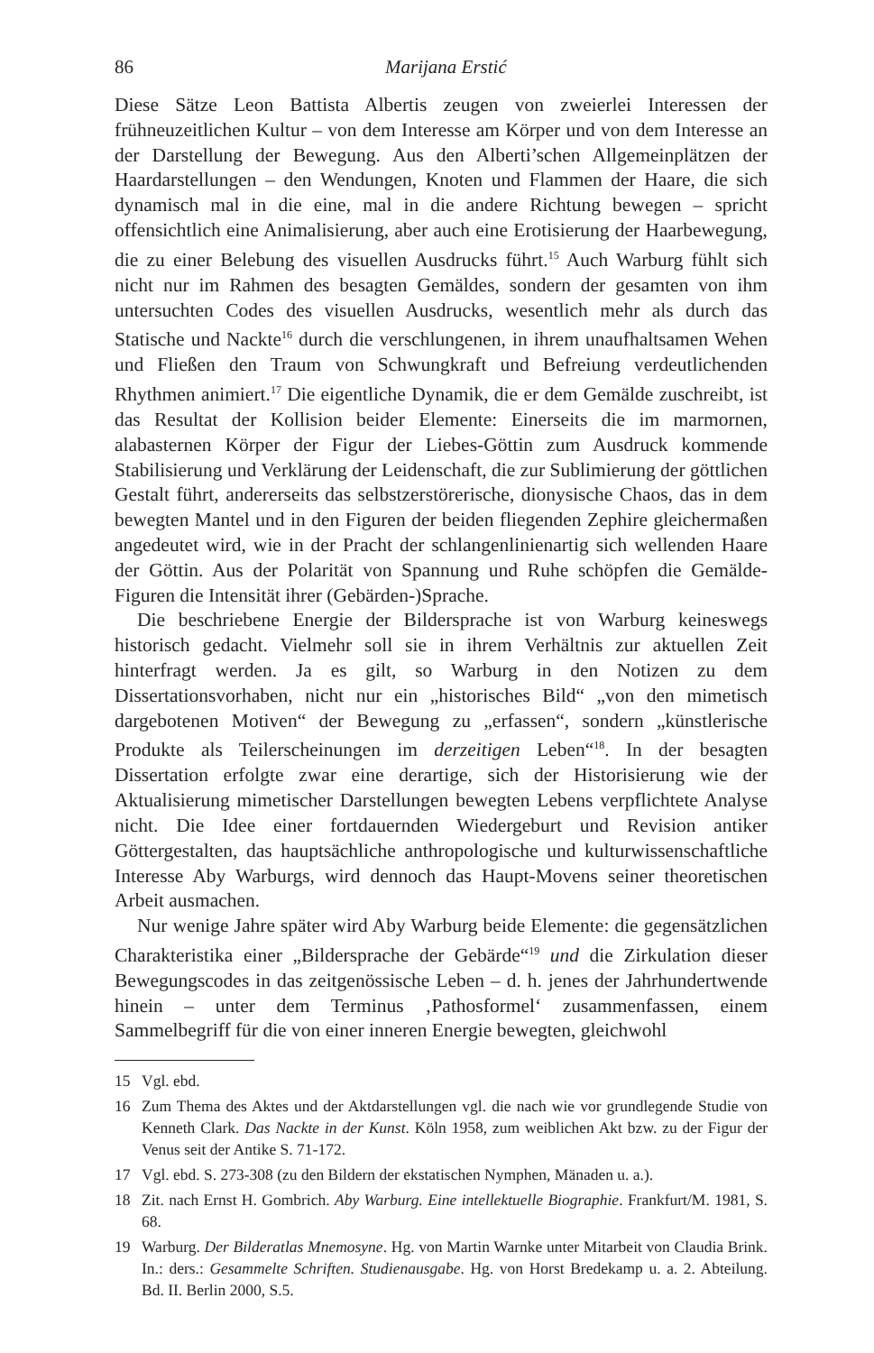86 Marijana Erstić
Diese Sätze Leon Battista Albertis zeugen von zweierlei Interessen der frühneuzeitlichen Kultur – von dem Interesse am Körper und von dem Interesse an der Darstellung der Bewegung. Aus den Alberti’schen Allgemeinplätzen der Haardarstellungen – den Wendungen, Knoten und Flammen der Haare, die sich dynamisch mal in die eine, mal in die andere Richtung bewegen – spricht offensichtlich eine Animalisierung, aber auch eine Erotisierung der Haarbewegung, die zu einer Belebung des visuellen Ausdrucks führt.<sup>15</sup> Auch Warburg fühlt sich nicht nur im Rahmen des besagten Gemäldes, sondern der gesamten von ihm untersuchten Codes des visuellen Ausdrucks, wesentlich mehr als durch das Statische und Nackte<sup>16</sup> durch die verschlungenen, in ihrem unaufhaltsamen Wehen und Fließen den Traum von Schwungkraft und Befreiung verdeutlichenden Rhythmen animiert.<sup>17</sup> Die eigentliche Dynamik, die er dem Gemälde zuschreibt, ist das Resultat der Kollision beider Elemente: Einerseits die im marmornen, alabasternen Körper der Figur der Liebes-Göttin zum Ausdruck kommende Stabilisierung und Verklärung der Leidenschaft, die zur Sublimierung der göttlichen Gestalt führt, andererseits das selbstzerstörerische, dionysische Chaos, das in dem bewegten Mantel und in den Figuren der beiden fliegenden Zephire gleichermaßen angedeutet wird, wie in der Pracht der schlangenlinienartig sich wellenden Haare der Göttin. Aus der Polarität von Spannung und Ruhe schöpfen die Gemälde-Figuren die Intensität ihrer (Gebärden-)Sprache.
Die beschriebene Energie der Bildersprache ist von Warburg keineswegs historisch gedacht. Vielmehr soll sie in ihrem Verhältnis zur aktuellen Zeit hinterfragt werden. Ja es gilt, so Warburg in den Notizen zu dem Dissertationsvorhaben, nicht nur ein „historisches Bild“ „von den mimetisch dargebotenen Motiven“ der Bewegung zu „erfassen“, sondern „künstlerische Produkte als Teilerscheinungen im derzeitigen Leben“<sup>18</sup>. In der besagten Dissertation erfolgte zwar eine derartige, sich der Historisierung wie der Aktualisierung mimetischer Darstellungen bewegten Lebens verpflichtete Analyse nicht. Die Idee einer fortdauernden Wiedergeburt und Revision antiker Göttergestalten, das hauptsächliche anthropologische und kulturwissenschaftliche Interesse Aby Warburgs, wird dennoch das Haupt-Movens seiner theoretischen Arbeit ausmachen.
Nur wenige Jahre später wird Aby Warburg beide Elemente: die gegensätzlichen Charakteristika einer „Bildersprache der Gebärde“<sup>19</sup> und die Zirkulation dieser Bewegungscodes in das zeitgenössische Leben – d. h. jenes der Jahrhundertwende hinein – unter dem Terminus ‚Pathosformel‘ zusammenfassen, einem Sammelbegriff für die von einer inneren Energie bewegten, gleichwohl
15 Vgl. ebd.
16 Zum Thema des Aktes und der Aktdarstellungen vgl. die nach wie vor grundlegende Studie von Kenneth Clark. Das Nackte in der Kunst. Köln 1958, zum weiblichen Akt bzw. zu der Figur der Venus seit der Antike S. 71-172.
17 Vgl. ebd. S. 273-308 (zu den Bildern der ekstatischen Nymphen, Mänaden u. a.).
18 Zit. nach Ernst H. Gombrich. Aby Warburg. Eine intellektuelle Biographie. Frankfurt/M. 1981, S. 68.
19 Warburg. Der Bilderatlas Mnemosyne. Hg. von Martin Warnke unter Mitarbeit von Claudia Brink. In.: ders.: Gesammelte Schriften. Studienausgabe. Hg. von Horst Bredekamp u. a. 2. Abteilung. Bd. II. Berlin 2000, S.5.